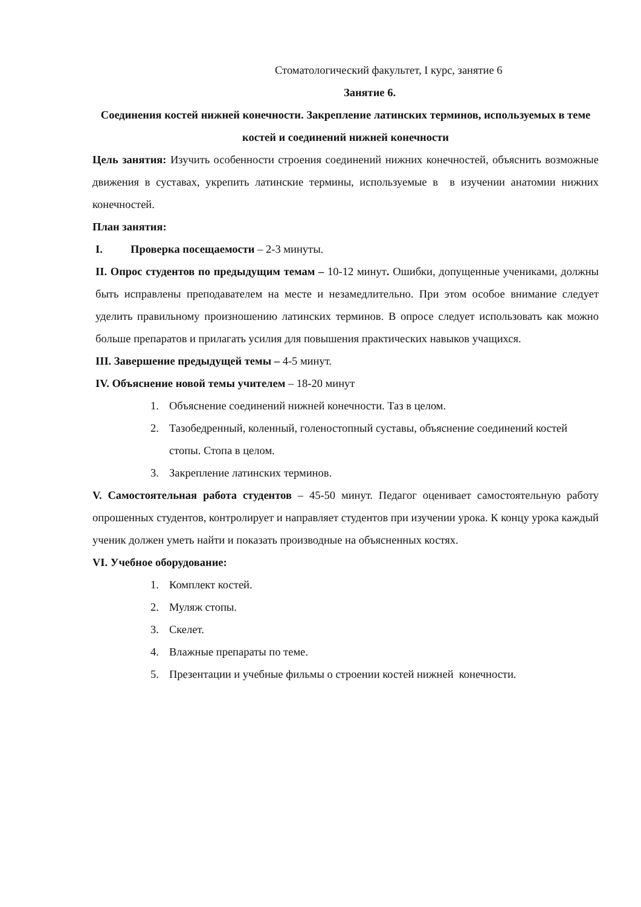Стоматологический факультет, I курс, занятие 6
Занятие 6.
Соединения костей нижней конечности. Закрепление латинских терминов, используемых в теме костей и соединений нижней конечности
Цель занятия: Изучить особенности строения соединений нижних конечностей, объяснить возможные движения в суставах, укрепить латинские термины, используемые в в изучении анатомии нижних конечностей.
План занятия:
I. Проверка посещаемости – 2-3 минуты.
II. Опрос студентов по предыдущим темам – 10-12 минут. Ошибки, допущенные учениками, должны быть исправлены преподавателем на месте и незамедлительно. При этом особое внимание следует уделить правильному произношению латинских терминов. В опросе следует использовать как можно больше препаратов и прилагать усилия для повышения практических навыков учащихся.
III. Завершение предыдущей темы – 4-5 минут.
IV. Объяснение новой темы учителем – 18-20 минут
1. Объяснение соединений нижней конечности. Таз в целом.
2. Тазобедренный, коленный, голеностопный суставы, объяснение соединений костей стопы. Стопа в целом.
3. Закрепление латинских терминов.
V. Самостоятельная работа студентов – 45-50 минут. Педагог оценивает самостоятельную работу опрошенных студентов, контролирует и направляет студентов при изучении урока. К концу урока каждый ученик должен уметь найти и показать производные на объясненных костях.
VI. Учебное оборудование:
1. Комплект костей.
2. Муляж стопы.
3. Скелет.
4. Влажные препараты по теме.
5. Презентации и учебные фильмы о строении костей нижней конечности.